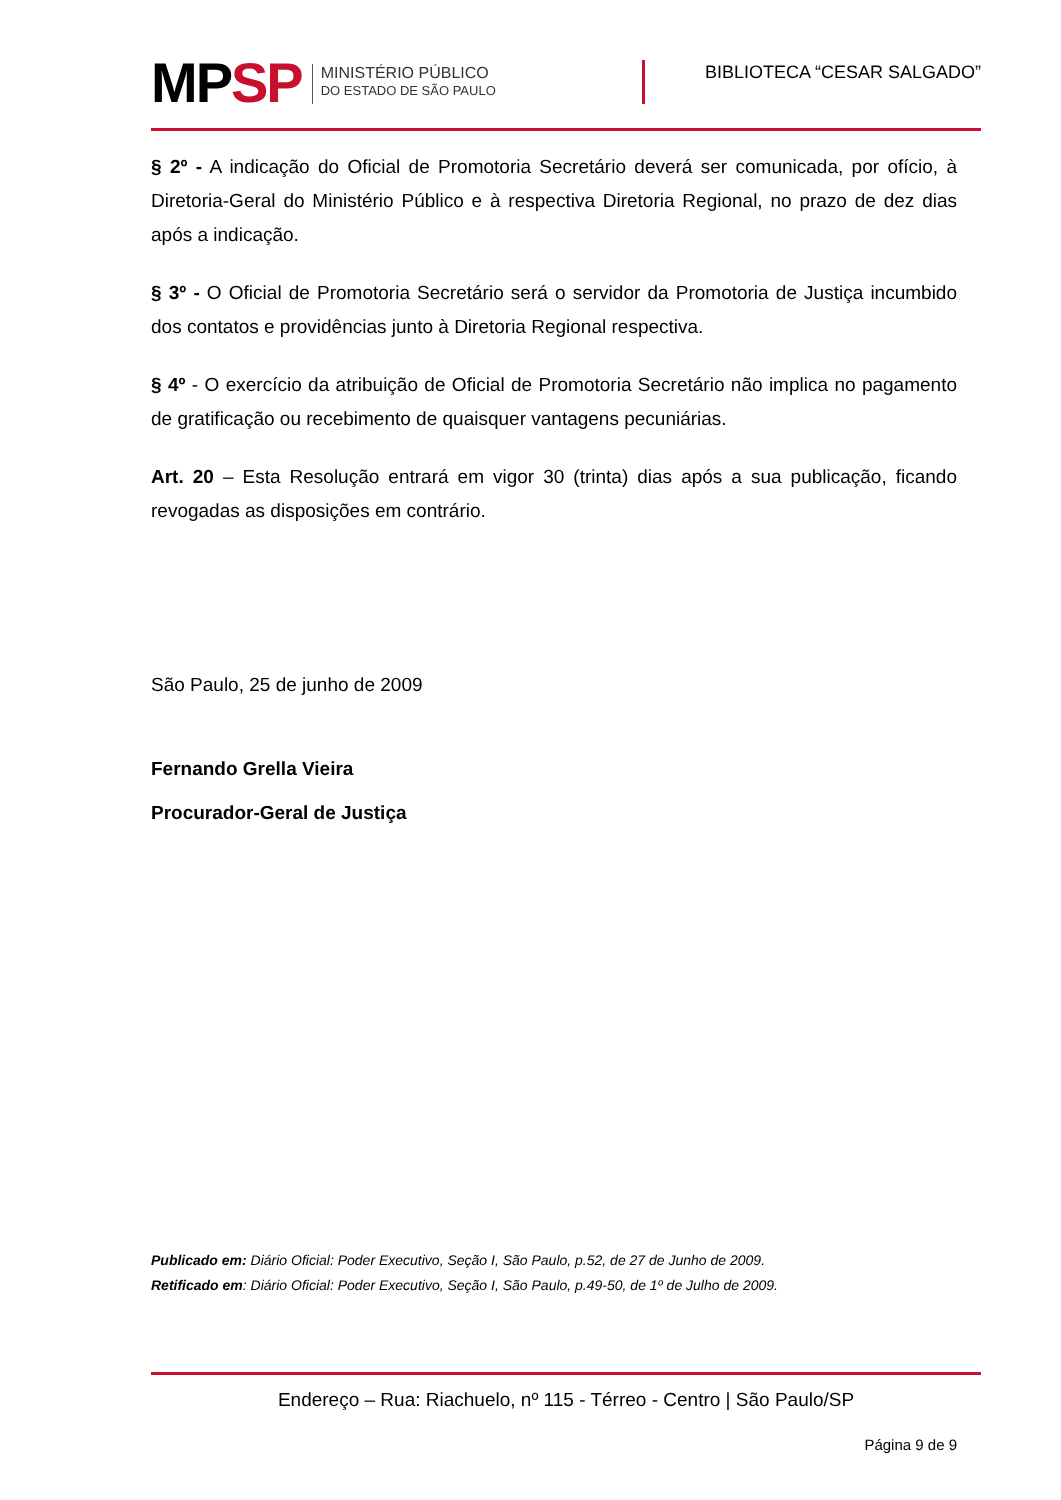MPSP
MINISTÉRIO PÚBLICO
DO ESTADO DE SÃO PAULO
BIBLIOTECA “CESAR SALGADO”
§ 2º - A indicação do Oficial de Promotoria Secretário deverá ser comunicada, por ofício, à Diretoria-Geral do Ministério Público e à respectiva Diretoria Regional, no prazo de dez dias após a indicação.
§ 3º - O Oficial de Promotoria Secretário será o servidor da Promotoria de Justiça incumbido dos contatos e providências junto à Diretoria Regional respectiva.
§ 4º - O exercício da atribuição de Oficial de Promotoria Secretário não implica no pagamento de gratificação ou recebimento de quaisquer vantagens pecuniárias.
Art. 20 – Esta Resolução entrará em vigor 30 (trinta) dias após a sua publicação, ficando revogadas as disposições em contrário.
São Paulo, 25 de junho de 2009
Fernando Grella Vieira
Procurador-Geral de Justiça
Publicado em: Diário Oficial: Poder Executivo, Seção I, São Paulo, p.52, de 27 de Junho de 2009.
Retificado em: Diário Oficial: Poder Executivo, Seção I, São Paulo, p.49-50, de 1º de Julho de 2009.
Endereço – Rua: Riachuelo, nº 115 - Térreo - Centro | São Paulo/SP
Página 9 de 9